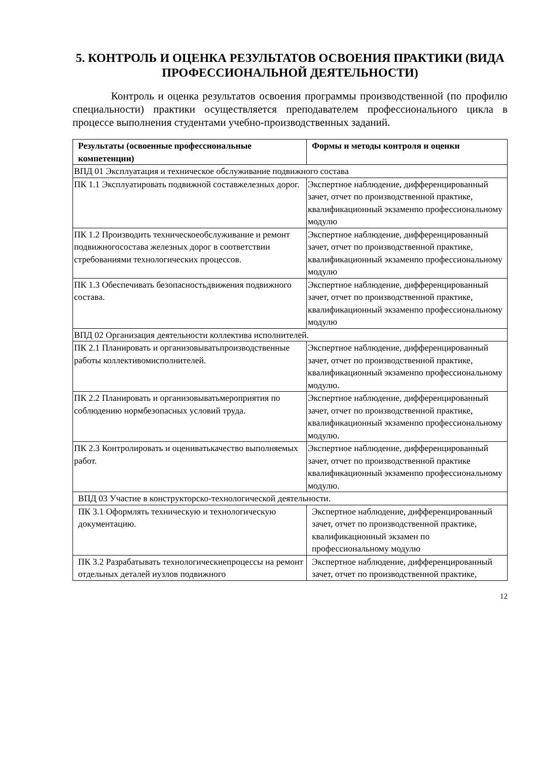5. КОНТРОЛЬ И ОЦЕНКА РЕЗУЛЬТАТОВ ОСВОЕНИЯ ПРАКТИКИ (ВИДА ПРОФЕССИОНАЛЬНОЙ ДЕЯТЕЛЬНОСТИ)
Контроль и оценка результатов освоения программы производственной (по профилю специальности) практики осуществляется преподавателем профессионального цикла в процессе выполнения студентами учебно-производственных заданий.
| Результаты (освоенные профессиональные компетенции) | Формы и методы контроля и оценки |
| --- | --- |
| ВПД 01 Эксплуатация и техническое обслуживание подвижного состава | |
| ПК 1.1 Эксплуатировать подвижной составжелезных дорог. | Экспертное наблюдение, дифференцированный зачет, отчет по производственной практике, квалификационный экзаменпо профессиональному модулю |
| ПК 1.2 Производить техническоеобслуживание и ремонт подвижногосостава железных дорог в соответствии стребованиями технологических процессов. | Экспертное наблюдение, дифференцированный зачет, отчет по производственной практике, квалификационный экзаменпо профессиональному модулю |
| ПК 1.3 Обеспечивать безопасностьдвижения подвижного состава. | Экспертное наблюдение, дифференцированный зачет, отчет по производственной практике, квалификационный экзаменпо профессиональному модулю |
| ВПД 02 Организация деятельности коллектива исполнителей. | |
| ПК 2.1 Планировать и организовыватьпроизводственные работы коллективомисполнителей. | Экспертное наблюдение, дифференцированный зачет, отчет по производственной практике, квалификационный экзаменпо профессиональному модулю. |
| ПК 2.2 Планировать и организовыватьмероприятия по соблюдению нормбезопасных условий труда. | Экспертное наблюдение, дифференцированный зачет, отчет по производственной практике, квалификационный экзаменпо профессиональному модулю. |
| ПК 2.3 Контролировать и оцениватькачество выполняемых работ. | Экспертное наблюдение, дифференцированный зачет, отчет по производственной практике квалификационный экзаменпо профессиональному модулю. |
| ВПД 03 Участие в конструкторско-технологической деятельности. | |
| ПК 3.1 Оформлять техническую и технологическую документацию. | Экспертное наблюдение, дифференцированный зачет, отчет по производственной практике, квалификационный экзамен по профессиональному модулю |
| ПК 3.2 Разрабатывать технологическиепроцессы на ремонт отдельных деталей иузлов подвижного | Экспертное наблюдение, дифференцированный зачет, отчет по производственной практике, |
12